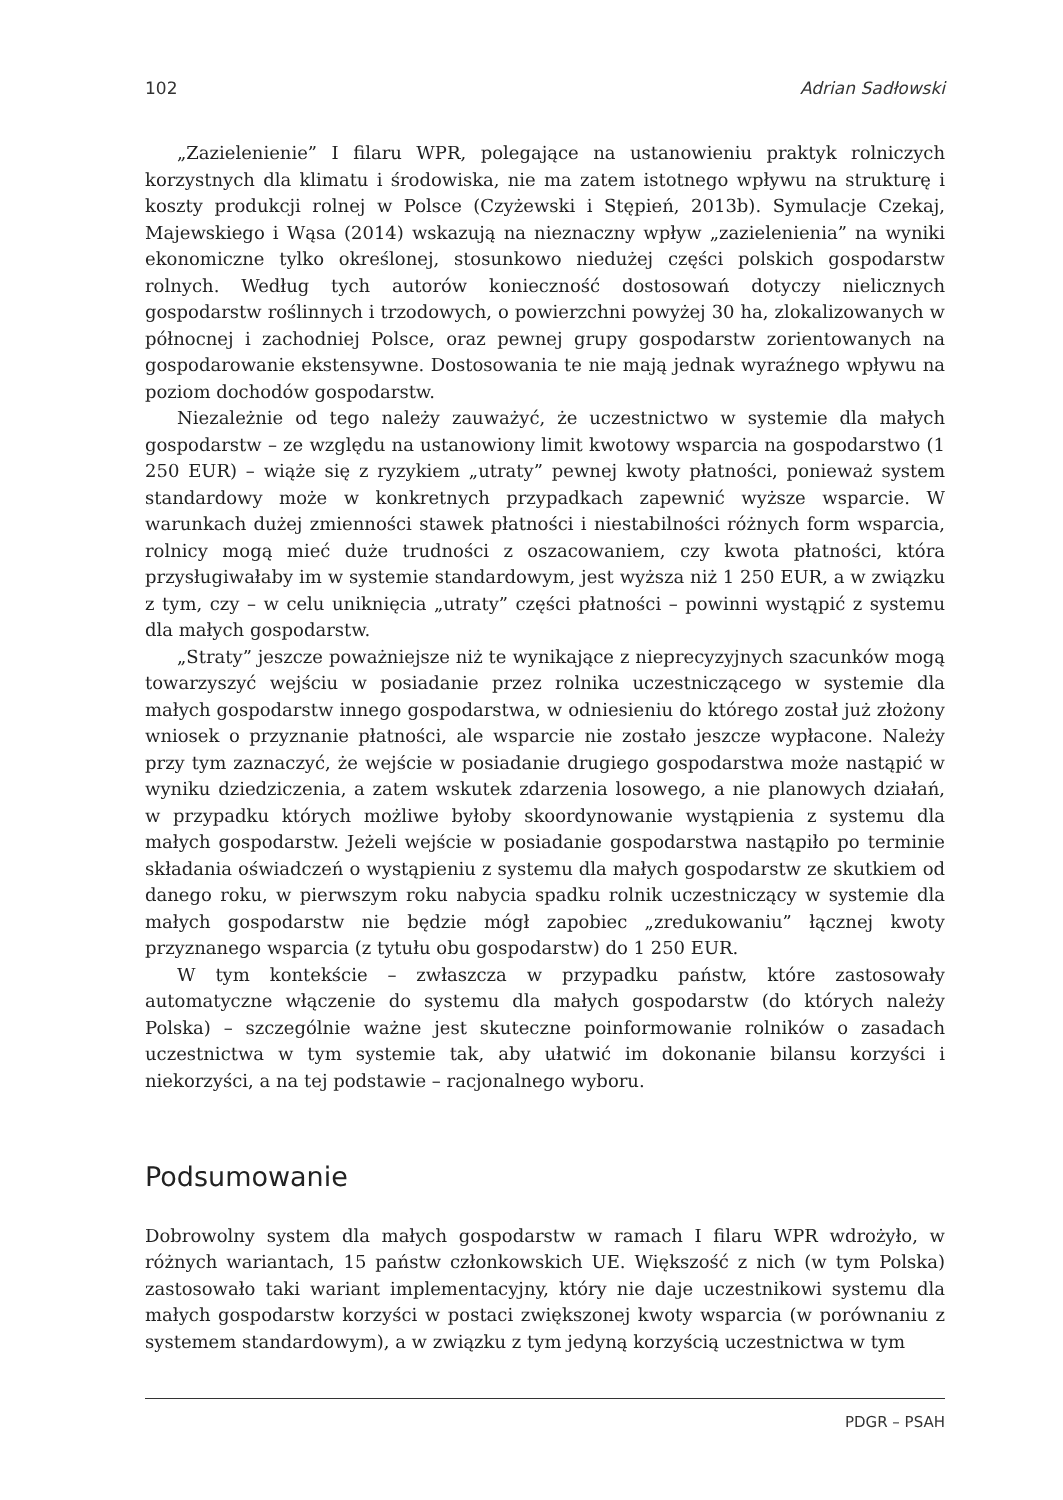102 Adrian Sadłowski
„Zazielenienie” I filaru WPR, polegające na ustanowieniu praktyk rolniczych korzystnych dla klimatu i środowiska, nie ma zatem istotnego wpływu na strukturę i koszty produkcji rolnej w Polsce (Czyżewski i Stępień, 2013b). Symulacje Czekaj, Majewskiego i Wąsa (2014) wskazują na nieznaczny wpływ „zazielenienia” na wyniki ekonomiczne tylko określonej, stosunkowo niedużej części polskich gospodarstw rolnych. Według tych autorów konieczność dostosowań dotyczy nielicznych gospodarstw roślinnych i trzodowych, o powierzchni powyżej 30 ha, zlokalizowanych w północnej i zachodniej Polsce, oraz pewnej grupy gospodarstw zorientowanych na gospodarowanie ekstensywne. Dostosowania te nie mają jednak wyraźnego wpływu na poziom dochodów gospodarstw.
Niezależnie od tego należy zauważyć, że uczestnictwo w systemie dla małych gospodarstw – ze względu na ustanowiony limit kwotowy wsparcia na gospodarstwo (1 250 EUR) – wiąże się z ryzykiem „utraty” pewnej kwoty płatności, ponieważ system standardowy może w konkretnych przypadkach zapewnić wyższe wsparcie. W warunkach dużej zmienności stawek płatności i niestabilności różnych form wsparcia, rolnicy mogą mieć duże trudności z oszacowaniem, czy kwota płatności, która przysługiwałaby im w systemie standardowym, jest wyższa niż 1 250 EUR, a w związku z tym, czy – w celu uniknięcia „utraty” części płatności – powinni wystąpić z systemu dla małych gospodarstw.
„Straty” jeszcze poważniejsze niż te wynikające z nieprecyzyjnych szacunków mogą towarzyszyć wejściu w posiadanie przez rolnika uczestniczącego w systemie dla małych gospodarstw innego gospodarstwa, w odniesieniu do którego został już złożony wniosek o przyznanie płatności, ale wsparcie nie zostało jeszcze wypłacone. Należy przy tym zaznaczyć, że wejście w posiadanie drugiego gospodarstwa może nastąpić w wyniku dziedziczenia, a zatem wskutek zdarzenia losowego, a nie planowych działań, w przypadku których możliwe byłoby skoordynowanie wystąpienia z systemu dla małych gospodarstw. Jeżeli wejście w posiadanie gospodarstwa nastąpiło po terminie składania oświadczeń o wystąpieniu z systemu dla małych gospodarstw ze skutkiem od danego roku, w pierwszym roku nabycia spadku rolnik uczestniczący w systemie dla małych gospodarstw nie będzie mógł zapobiec „zredukowaniu” łącznej kwoty przyznanego wsparcia (z tytułu obu gospodarstw) do 1 250 EUR.
W tym kontekście – zwłaszcza w przypadku państw, które zastosowały automatyczne włączenie do systemu dla małych gospodarstw (do których należy Polska) – szczególnie ważne jest skuteczne poinformowanie rolników o zasadach uczestnictwa w tym systemie tak, aby ułatwić im dokonanie bilansu korzyści i niekorzyści, a na tej podstawie – racjonalnego wyboru.
Podsumowanie
Dobrowolny system dla małych gospodarstw w ramach I filaru WPR wdrożyło, w różnych wariantach, 15 państw członkowskich UE. Większość z nich (w tym Polska) zastosowało taki wariant implementacyjny, który nie daje uczestnikowi systemu dla małych gospodarstw korzyści w postaci zwiększonej kwoty wsparcia (w porównaniu z systemem standardowym), a w związku z tym jedyną korzyścią uczestnictwa w tym
PDGR – PSAH